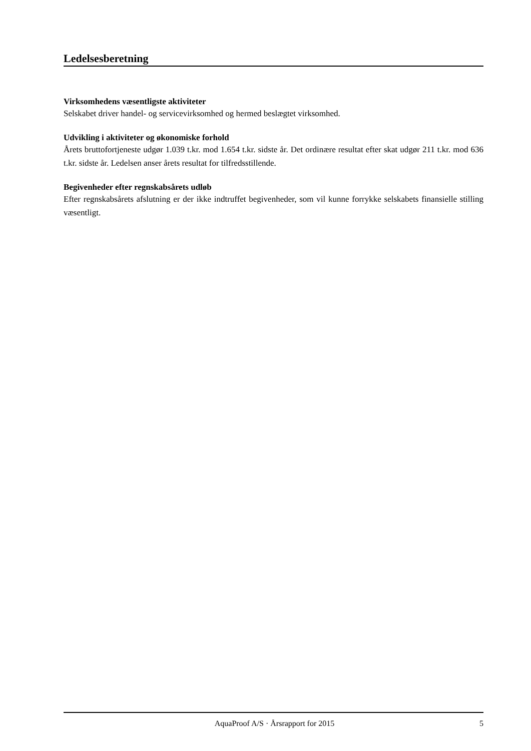Ledelsesberetning
Virksomhedens væsentligste aktiviteter
Selskabet driver handel- og servicevirksomhed og hermed beslægtet virksomhed.
Udvikling i aktiviteter og økonomiske forhold
Årets bruttofortjeneste udgør 1.039 t.kr. mod 1.654 t.kr. sidste år. Det ordinære resultat efter skat udgør 211 t.kr. mod 636 t.kr. sidste år. Ledelsen anser årets resultat for tilfredsstillende.
Begivenheder efter regnskabsårets udløb
Efter regnskabsårets afslutning er der ikke indtruffet begivenheder, som vil kunne forrykke selskabets finansielle stilling væsentligt.
AquaProof A/S · Årsrapport for 2015 5